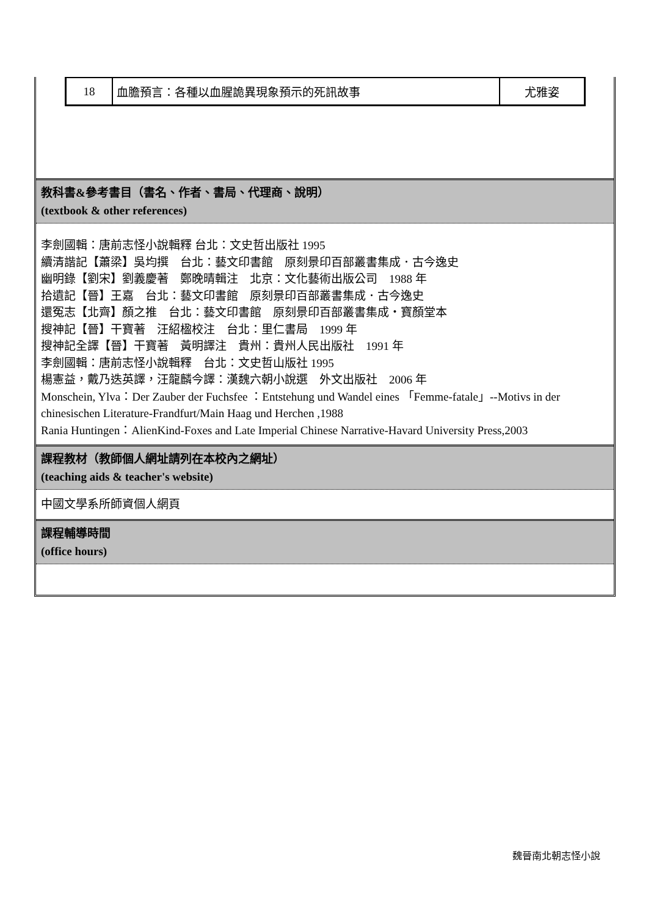| 18 | 血膽預言：各種以血腥詭異現象預示的死訊故事 | 尤雅姿 |
教科書&參考書目（書名、作者、書局、代理商、說明）
(textbook & other references)
李劍國輯：唐前志怪小說輯釋 台北：文史哲出版社 1995
續清諧記【蕭梁】吳均撰　台北：藝文印書館　原刻景印百部叢書集成．古今逸史
幽明錄【劉宋】劉義慶著　鄭晚晴輯注　北京：文化藝術出版公司　1988 年
拾遺記【晉】王嘉　台北：藝文印書館　原刻景印百部叢書集成．古今逸史
還冤志【北齊】顏之推　台北：藝文印書館　原刻景印百部叢書集成‧寶顏堂本
搜神記【晉】干寶著　汪紹楹校注　台北：里仁書局　1999 年
搜神記全譯【晉】干寶著　黃明譯注　貴州：貴州人民出版社　1991 年
李劍國輯：唐前志怪小說輯釋　台北：文史哲山版社 1995
楊憲益，戴乃迭英譯，汪龍麟今譯：漢魏六朝小說選　外文出版社　2006 年
Monschein, Ylva：Der Zauber der Fuchsfee ：Entstehung und Wandel eines 「Femme-fatale」--Motivs in der chinesischen Literature-Frandfurt/Main Haag und Herchen ,1988
Rania Huntingen：AlienKind-Foxes and Late Imperial Chinese Narrative-Havard University Press,2003
課程教材（教師個人網址請列在本校內之網址）
(teaching aids & teacher's website)
中國文學系所師資個人網頁
課程輔導時間
(office hours)
魏晉南北朝志怪小說